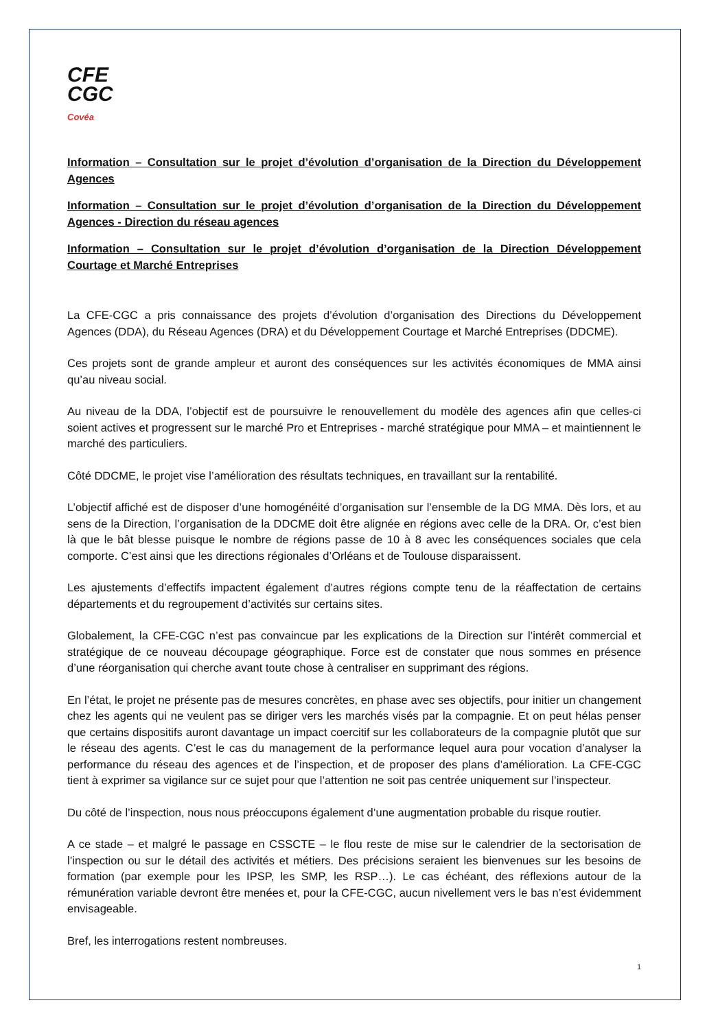CFE
CGC
Covéa
Information – Consultation sur le projet d’évolution d’organisation de la Direction du Développement Agences
Information – Consultation sur le projet d’évolution d’organisation de la Direction du Développement Agences - Direction du réseau agences
Information – Consultation sur le projet d’évolution d’organisation de la Direction Développement Courtage et Marché Entreprises
La CFE-CGC a pris connaissance des projets d’évolution d’organisation des Directions du Développement Agences (DDA), du Réseau Agences (DRA) et du Développement Courtage et Marché Entreprises (DDCME).
Ces projets sont de grande ampleur et auront des conséquences sur les activités économiques de MMA ainsi qu’au niveau social.
Au niveau de la DDA, l’objectif est de poursuivre le renouvellement du modèle des agences afin que celles-ci soient actives et progressent sur le marché Pro et Entreprises - marché stratégique pour MMA – et maintiennent le marché des particuliers.
Côté DDCME, le projet vise l’amélioration des résultats techniques, en travaillant sur la rentabilité.
L’objectif affiché est de disposer d’une homogénéité d’organisation sur l’ensemble de la DG MMA. Dès lors, et au sens de la Direction, l’organisation de la DDCME doit être alignée en régions avec celle de la DRA. Or, c’est bien là que le bât blesse puisque le nombre de régions passe de 10 à 8 avec les conséquences sociales que cela comporte. C’est ainsi que les directions régionales d’Orléans et de Toulouse disparaissent.
Les ajustements d’effectifs impactent également d’autres régions compte tenu de la réaffectation de certains départements et du regroupement d’activités sur certains sites.
Globalement, la CFE-CGC n’est pas convaincue par les explications de la Direction sur l’intérêt commercial et stratégique de ce nouveau découpage géographique. Force est de constater que nous sommes en présence d’une réorganisation qui cherche avant toute chose à centraliser en supprimant des régions.
En l’état, le projet ne présente pas de mesures concrètes, en phase avec ses objectifs, pour initier un changement chez les agents qui ne veulent pas se diriger vers les marchés visés par la compagnie. Et on peut hélas penser que certains dispositifs auront davantage un impact coercitif sur les collaborateurs de la compagnie plutôt que sur le réseau des agents. C’est le cas du management de la performance lequel aura pour vocation d’analyser la performance du réseau des agences et de l’inspection, et de proposer des plans d’amélioration. La CFE-CGC tient à exprimer sa vigilance sur ce sujet pour que l’attention ne soit pas centrée uniquement sur l’inspecteur.
Du côté de l’inspection, nous nous préoccupons également d’une augmentation probable du risque routier.
A ce stade – et malgré le passage en CSSCTE – le flou reste de mise sur le calendrier de la sectorisation de l’inspection ou sur le détail des activités et métiers. Des précisions seraient les bienvenues sur les besoins de formation (par exemple pour les IPSP, les SMP, les RSP…). Le cas échéant, des réflexions autour de la rémunération variable devront être menées et, pour la CFE-CGC, aucun nivellement vers le bas n’est évidemment envisageable.
Bref, les interrogations restent nombreuses.
1